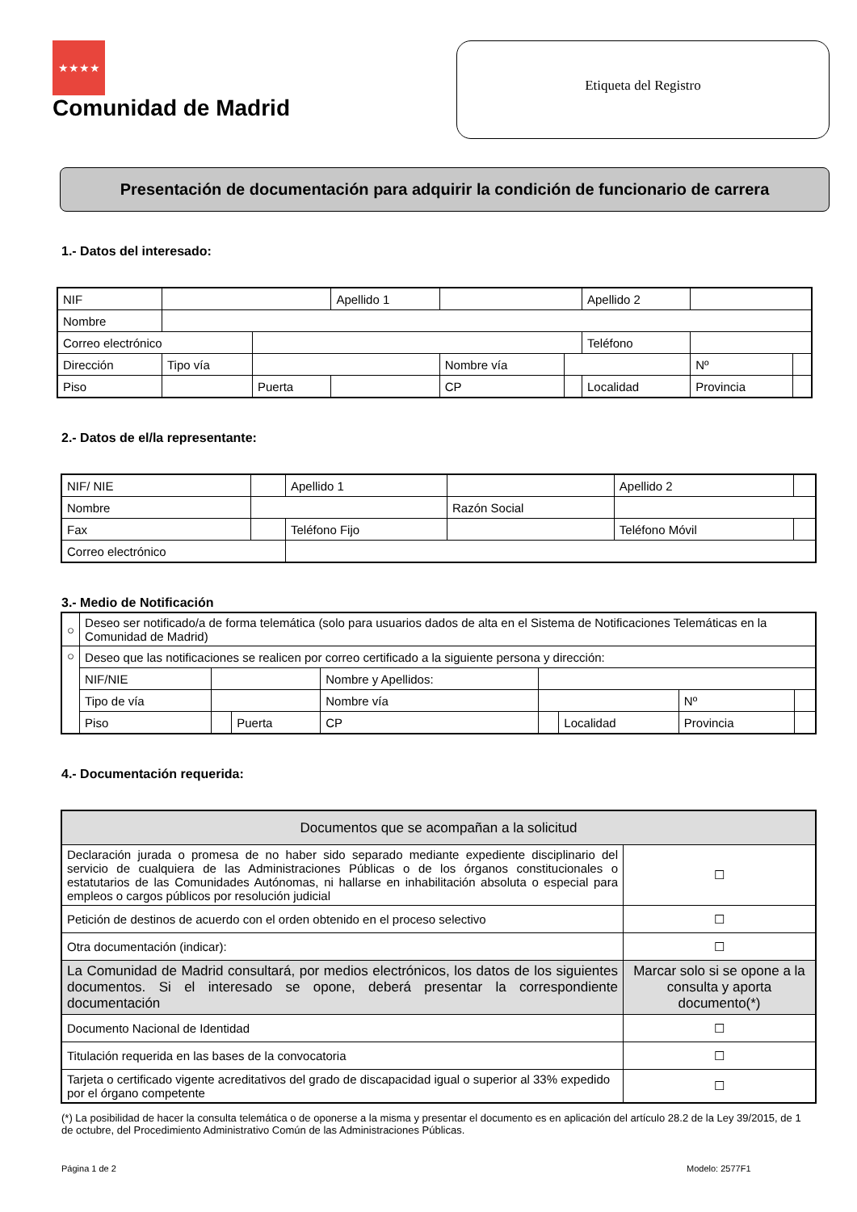★★★★
Comunidad de Madrid
Etiqueta del Registro
Presentación de documentación para adquirir la condición de funcionario de carrera
1.- Datos del interesado:
| NIF | | | Apellido 1 | | | Apellido 2 | | |
| Nombre | | | | | | | | |
| Correo electrónico | | | | | | Teléfono | | |
| Dirección | Tipo vía | | | Nombre vía | | | Nº | |
| Piso | | Puerta | | CP | | Localidad | Provincia | |
2.- Datos de el/la representante:
| NIF/ NIE | | Apellido 1 | | Apellido 2 | |
| Nombre | | | Razón Social | | |
| Fax | | Teléfono Fijo | | Teléfono Móvil | |
| Correo electrónico | | | | | |
3.- Medio de Notificación
| ○ | Deseo ser notificado/a de forma telemática (solo para usuarios dados de alta en el Sistema de Notificaciones Telemáticas en la Comunidad de Madrid) | | | | | | | |
| ○ | Deseo que las notificaciones se realicen por correo certificado a la siguiente persona y dirección: | | | | | | | |
| | NIF/NIE | | | Nombre y Apellidos: | | | | |
| | Tipo de vía | | | Nombre vía | | | Nº | |
| | Piso | | Puerta | CP | | Localidad | Provincia | |
4.- Documentación requerida:
| Documentos que se acompañan a la solicitud | |
| Declaración jurada o promesa de no haber sido separado mediante expediente disciplinario del servicio de cualquiera de las Administraciones Públicas o de los órganos constitucionales o estatutarios de las Comunidades Autónomas, ni hallarse en inhabilitación absoluta o especial para empleos o cargos públicos por resolución judicial | ☐ |
| Petición de destinos de acuerdo con el orden obtenido en el proceso selectivo | ☐ |
| Otra documentación (indicar): | ☐ |
| La Comunidad de Madrid consultará, por medios electrónicos, los datos de los siguientes documentos. Si el interesado se opone, deberá presentar la correspondiente documentación | Marcar solo si se opone a la consulta y aporta documento(*) |
| Documento Nacional de Identidad | ☐ |
| Titulación requerida en las bases de la convocatoria | ☐ |
| Tarjeta o certificado vigente acreditativos del grado de discapacidad igual o superior al 33% expedido por el órgano competente | ☐ |
(*) La posibilidad de hacer la consulta telemática o de oponerse a la misma y presentar el documento es en aplicación del artículo 28.2 de la Ley 39/2015, de 1 de octubre, del Procedimiento Administrativo Común de las Administraciones Públicas.
Página 1 de 2 Modelo: 2577F1